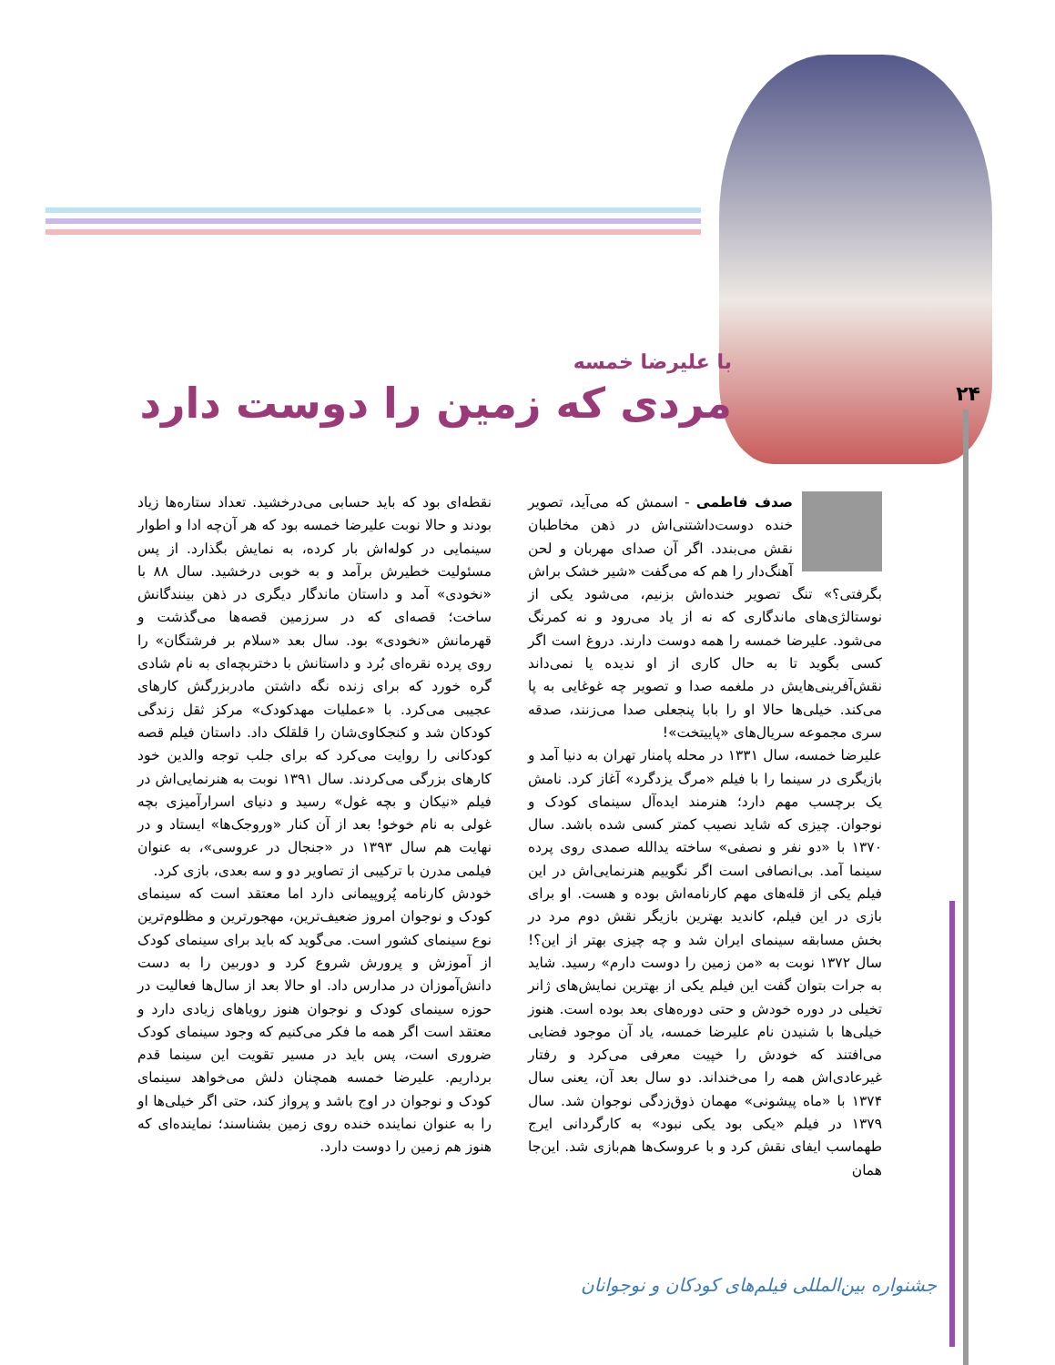۲۴
با علیرضا خمسه
مردی که زمین را دوست دارد
صدف فاطمی - اسمش که می‌آید، تصویر خنده دوست‌داشتنی‌اش در ذهن مخاطبان نقش می‌بندد. اگر آن صدای مهربان و لحن آهنگ‌دار را هم که می‌گفت «شیر خشک براش بگرفتی؟» تنگ تصویر خنده‌اش بزنیم، می‌شود یکی از نوستالژی‌های ماندگاری که نه از یاد می‌رود و نه کمرنگ می‌شود. علیرضا خمسه را همه دوست دارند. دروغ است اگر کسی بگوید تا به حال کاری از او ندیده یا نمی‌داند نقش‌آفرینی‌هایش در ملغمه صدا و تصویر چه غوغایی به پا می‌کند. خیلی‌ها حالا او را بابا پنجعلی صدا می‌زنند، صدقه سری مجموعه سریال‌های «پاییتخت»!
علیرضا خمسه، سال ۱۳۳۱ در محله پامنار تهران به دنیا آمد و بازیگری در سینما را با فیلم «مرگ یزدگرد» آغاز کرد. نامش یک برچسب مهم دارد؛ هنرمند ایده‌آل سینمای کودک و نوجوان. چیزی که شاید نصیب کمتر کسی شده باشد. سال ۱۳۷۰ با «دو نفر و نصفی» ساخته یدالله صمدی روی پرده سینما آمد. بی‌انصافی است اگر نگوییم هنرنمایی‌اش در این فیلم یکی از قله‌های مهم کارنامه‌اش بوده و هست. او برای بازی در این فیلم، کاندید بهترین بازیگر نقش دوم مرد در بخش مسابقه سینمای ایران شد و چه چیزی بهتر از این؟! سال ۱۳۷۲ نوبت به «من زمین را دوست دارم» رسید. شاید به جرات بتوان گفت این فیلم یکی از بهترین نمایش‌های ژانر تخیلی در دوره خودش و حتی دوره‌های بعد بوده است. هنوز خیلی‌ها با شنیدن نام علیرضا خمسه، یاد آن موجود فضایی می‌افتند که خودش را خپیت معرفی می‌کرد و رفتار غیرعادی‌اش همه را می‌خنداند. دو سال بعد آن، یعنی سال ۱۳۷۴ با «ماه پیشونی» مهمان ذوق‌زدگی نوجوان شد. سال ۱۳۷۹ در فیلم «یکی بود یکی نبود» به کارگردانی ایرج طهماسب ایفای نقش کرد و با عروسک‌ها هم‌بازی شد. این‌جا همان
نقطه‌ای بود که باید حسابی می‌درخشید. تعداد ستاره‌ها زیاد بودند و حالا نوبت علیرضا خمسه بود که هر آن‌چه ادا و اطوار سینمایی در کوله‌اش بار کرده، به نمایش بگذارد. از پس مسئولیت خطیرش برآمد و به خوبی درخشید. سال ۸۸ با «نخودی» آمد و داستان ماندگار دیگری در ذهن بینندگانش ساخت؛ قصه‌ای که در سرزمین قصه‌ها می‌گذشت و قهرمانش «نخودی» بود. سال بعد «سلام بر فرشتگان» را روی پرده نقره‌ای بُرد و داستانش با دختربچه‌ای به نام شادی گره خورد که برای زنده نگه داشتن مادربزرگش کارهای عجیبی می‌کرد. با «عملیات مهدکودک» مرکز ثقل زندگی کودکان شد و کنجکاوی‌شان را قلقلک داد. داستان فیلم قصه کودکانی را روایت می‌کرد که برای جلب توجه والدین خود کارهای بزرگی می‌کردند. سال ۱۳۹۱ نوبت به هنرنمایی‌اش در فیلم «نیکان و بچه غول» رسید و دنیای اسرارآمیزی بچه غولی به نام خوخو! بعد از آن کنار «وروجک‌ها» ایستاد و در نهایت هم سال ۱۳۹۳ در «جنجال در عروسی»، به عنوان فیلمی مدرن با ترکیبی از تصاویر دو و سه بعدی، بازی کرد.
خودش کارنامه پُروپیمانی دارد اما معتقد است که سینمای کودک و نوجوان امروز ضعیف‌ترین، مهجورترین و مظلوم‌ترین نوع سینمای کشور است. می‌گوید که باید برای سینمای کودک از آموزش و پرورش شروع کرد و دوربین را به دست دانش‌آموزان در مدارس داد. او حالا بعد از سال‌ها فعالیت در حوزه سینمای کودک و نوجوان هنوز رویاهای زیادی دارد و معتقد است اگر همه ما فکر می‌کنیم که وجود سینمای کودک ضروری است، پس باید در مسیر تقویت این سینما قدم برداریم. علیرضا خمسه همچنان دلش می‌خواهد سینمای کودک و نوجوان در اوج باشد و پرواز کند، حتی اگر خیلی‌ها او را به عنوان نماینده خنده روی زمین بشناسند؛ نماینده‌ای که هنوز هم زمین را دوست دارد.
جشنواره بین‌المللی فیلم‌های کودکان و نوجوانان